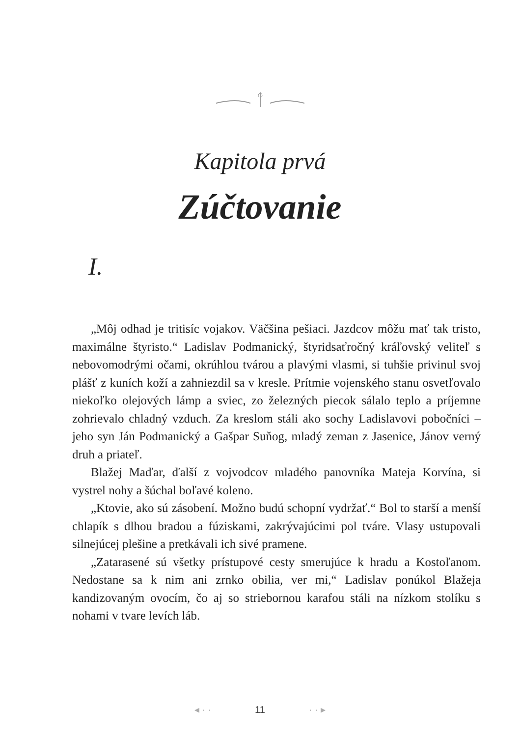Kapitola prvá
Zúčtovanie
I.
„Môj odhad je tritisíc vojakov. Väčšina pešiaci. Jazdcov môžu mať tak tristo, maximálne štyristo.“ Ladislav Podmanický, štyridsaťročný kráľovský veliteľ s nebovomodrými očami, okrúhlou tvárou a plavými vlasmi, si tuhšie privinul svoj plášť z kuních koží a zahniezdil sa v kresle. Prítmie vojenského stanu osvetľovalo niekoľko olejových lámp a sviec, zo železných piecok sálalo teplo a príjemne zohrievalo chladný vzduch. Za kreslom stáli ako sochy Ladislavovi pobočníci – jeho syn Ján Podmanický a Gašpar Suňog, mladý zeman z Jasenice, Jánov verný druh a priateľ.
Blažej Maďar, ďalší z vojvodcov mladého panovníka Mateja Korvína, si vystrel nohy a šúchal boľavé koleno.
„Ktovie, ako sú zásobení. Možno budú schopní vydržať.“ Bol to starší a menší chlapík s dlhou bradou a fúziskami, zakrývajúcimi pol tváre. Vlasy ustupovali silnejúcej plešine a pretkávali ich sivé pramene.
„Zatarasené sú všetky prístupové cesty smerujúce k hradu a Kostoľanom. Nedostane sa k nim ani zrnko obilia, ver mi,“ Ladislav ponúkol Blažeja kandizovaným ovocím, čo aj so striebornou karafou stáli na nízkom stolíku s nohami v tvare levích láb.
◂ · · 11 · · ▸